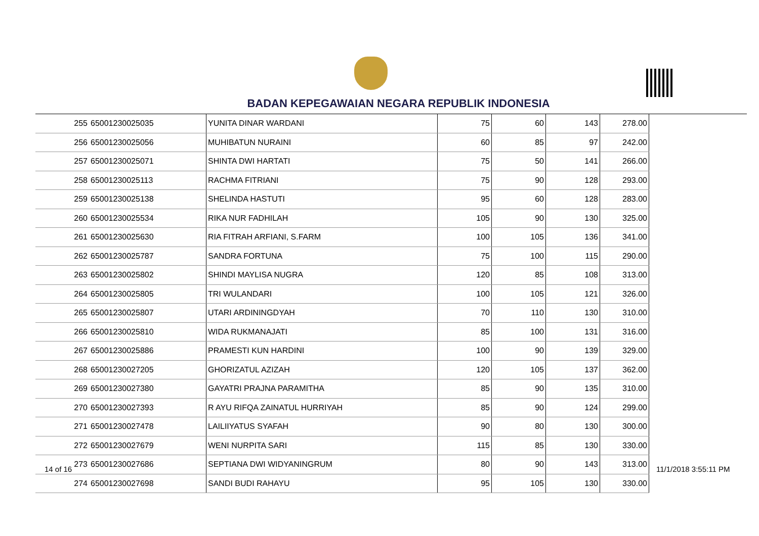BADAN KEPEGAWAIAN NEGARA REPUBLIK INDONESIA
| 255 | 65001230025035 | YUNITA DINAR WARDANI | 75 | 60 | 143 | 278.00 |
| 256 | 65001230025056 | MUHIBATUN NURAINI | 60 | 85 | 97 | 242.00 |
| 257 | 65001230025071 | SHINTA DWI HARTATI | 75 | 50 | 141 | 266.00 |
| 258 | 65001230025113 | RACHMA FITRIANI | 75 | 90 | 128 | 293.00 |
| 259 | 65001230025138 | SHELINDA HASTUTI | 95 | 60 | 128 | 283.00 |
| 260 | 65001230025534 | RIKA NUR FADHILAH | 105 | 90 | 130 | 325.00 |
| 261 | 65001230025630 | RIA FITRAH ARFIANI, S.FARM | 100 | 105 | 136 | 341.00 |
| 262 | 65001230025787 | SANDRA FORTUNA | 75 | 100 | 115 | 290.00 |
| 263 | 65001230025802 | SHINDI MAYLISA NUGRA | 120 | 85 | 108 | 313.00 |
| 264 | 65001230025805 | TRI WULANDARI | 100 | 105 | 121 | 326.00 |
| 265 | 65001230025807 | UTARI ARDININGDYAH | 70 | 110 | 130 | 310.00 |
| 266 | 65001230025810 | WIDA RUKMANAJATI | 85 | 100 | 131 | 316.00 |
| 267 | 65001230025886 | PRAMESTI KUN HARDINI | 100 | 90 | 139 | 329.00 |
| 268 | 65001230027205 | GHORIZATUL AZIZAH | 120 | 105 | 137 | 362.00 |
| 269 | 65001230027380 | GAYATRI PRAJNA PARAMITHA | 85 | 90 | 135 | 310.00 |
| 270 | 65001230027393 | R AYU RIFQA ZAINATUL HURRIYAH | 85 | 90 | 124 | 299.00 |
| 271 | 65001230027478 | LAILIIYATUS SYAFAH | 90 | 80 | 130 | 300.00 |
| 272 | 65001230027679 | WENI NURPITA SARI | 115 | 85 | 130 | 330.00 |
| 273 | 65001230027686 | SEPTIANA DWI WIDYANINGRUM | 80 | 90 | 143 | 313.00 |
| 274 | 65001230027698 | SANDI BUDI RAHAYU | 95 | 105 | 130 | 330.00 |
14 of 16 11/1/2018 3:55:11 PM